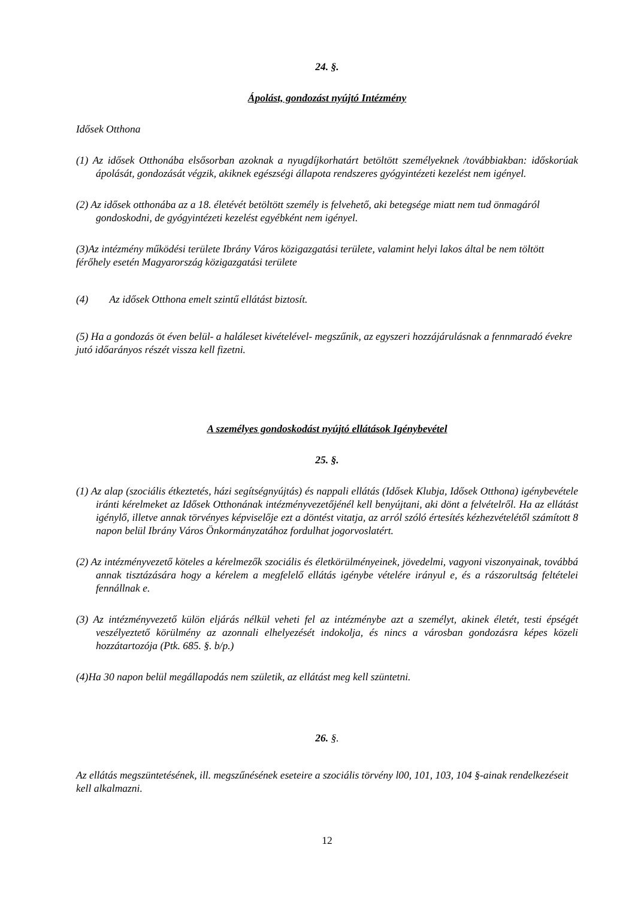24. §.
Ápolást, gondozást nyújtó Intézmény
Idősek Otthona
(1) Az idősek Otthonába elsősorban azoknak a nyugdíjkorhatárt betöltött személyeknek /továbbiakban: időskorúak ápolását, gondozását végzik, akiknek egészségi állapota rendszeres gyógyintézeti kezelést nem igényel.
(2) Az idősek otthonába az a 18. életévét betöltött személy is felvehető, aki betegsége miatt nem tud önmagáról gondoskodni, de gyógyintézeti kezelést egyébként nem igényel.
(3)Az intézmény működési területe Ibrány Város közigazgatási területe, valamint helyi lakos által be nem töltött férőhely esetén Magyarország közigazgatási területe
(4) Az idősek Otthona emelt szintű ellátást biztosít.
(5) Ha a gondozás öt éven belül- a haláleset kivételével- megszűnik, az egyszeri hozzájárulásnak a fennmaradó évekre jutó időarányos részét vissza kell fizetni.
A személyes gondoskodást nyújtó ellátások Igénybevétel
25. §.
(1) Az alap (szociális étkeztetés, házi segítségnyújtás) és nappali ellátás (Idősek Klubja, Idősek Otthona) igénybevétele iránti kérelmeket az Idősek Otthonának intézményvezetőjénél kell benyújtani, aki dönt a felvételről. Ha az ellátást igénylő, illetve annak törvényes képviselője ezt a döntést vitatja, az arról szóló értesítés kézhezvételétől számított 8 napon belül Ibrány Város Önkormányzatához fordulhat jogorvoslatért.
(2) Az intézményvezető köteles a kérelmezők szociális és életkörülményeinek, jövedelmi, vagyoni viszonyainak, továbbá annak tisztázására hogy a kérelem a megfelelő ellátás igénybe vételére irányul e, és a rászorultság feltételei fennállnak e.
(3) Az intézményvezető külön eljárás nélkül veheti fel az intézménybe azt a személyt, akinek életét, testi épségét veszélyeztető körülmény az azonnali elhelyezését indokolja, és nincs a városban gondozásra képes közeli hozzátartozója (Ptk. 685. §. b/p.)
(4)Ha 30 napon belül megállapodás nem születik, az ellátást meg kell szüntetni.
26. §.
Az ellátás megszüntetésének, ill. megszűnésének eseteire a szociális törvény l00, 101, 103, 104 §-ainak rendelkezéseit kell alkalmazni.
12